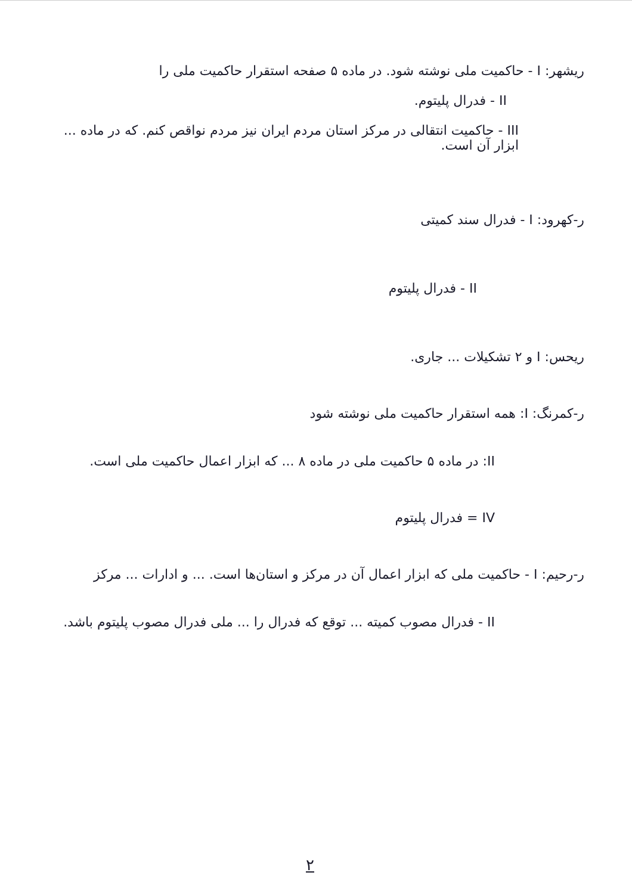ریشهر: I - حاکمیت ملی نوشته شود. در ماده ۵ صفحه استقرار حاکمیت ملی را
II - فدرال پلیتوم.
III - حاکمیت انتقالی در مرکز استان مردم ایران نیز مردم نواقص کنم. که در ماده ... ابزار آن است.
ر-کهرود: I - فدرال سند کمیتی
II - فدرال پلیتوم
ریحس: I و ۲ تشکیلات ... جاری.
ر-کمرنگ: I: همه استقرار حاکمیت ملی نوشته شود
II: در ماده ۵ حاکمیت ملی در ماده ۸ ... که ابزار اعمال حاکمیت ملی است.
IV = فدرال پلیتوم
ر-رحیم: I - حاکمیت ملی که ابزار اعمال آن در مرکز و استان‌ها است. ... و ادارات ... مرکز
II - فدرال مصوب کمیته ... توقع که فدرال را ... ملی فدرال مصوب پلیتوم باشد.
۲